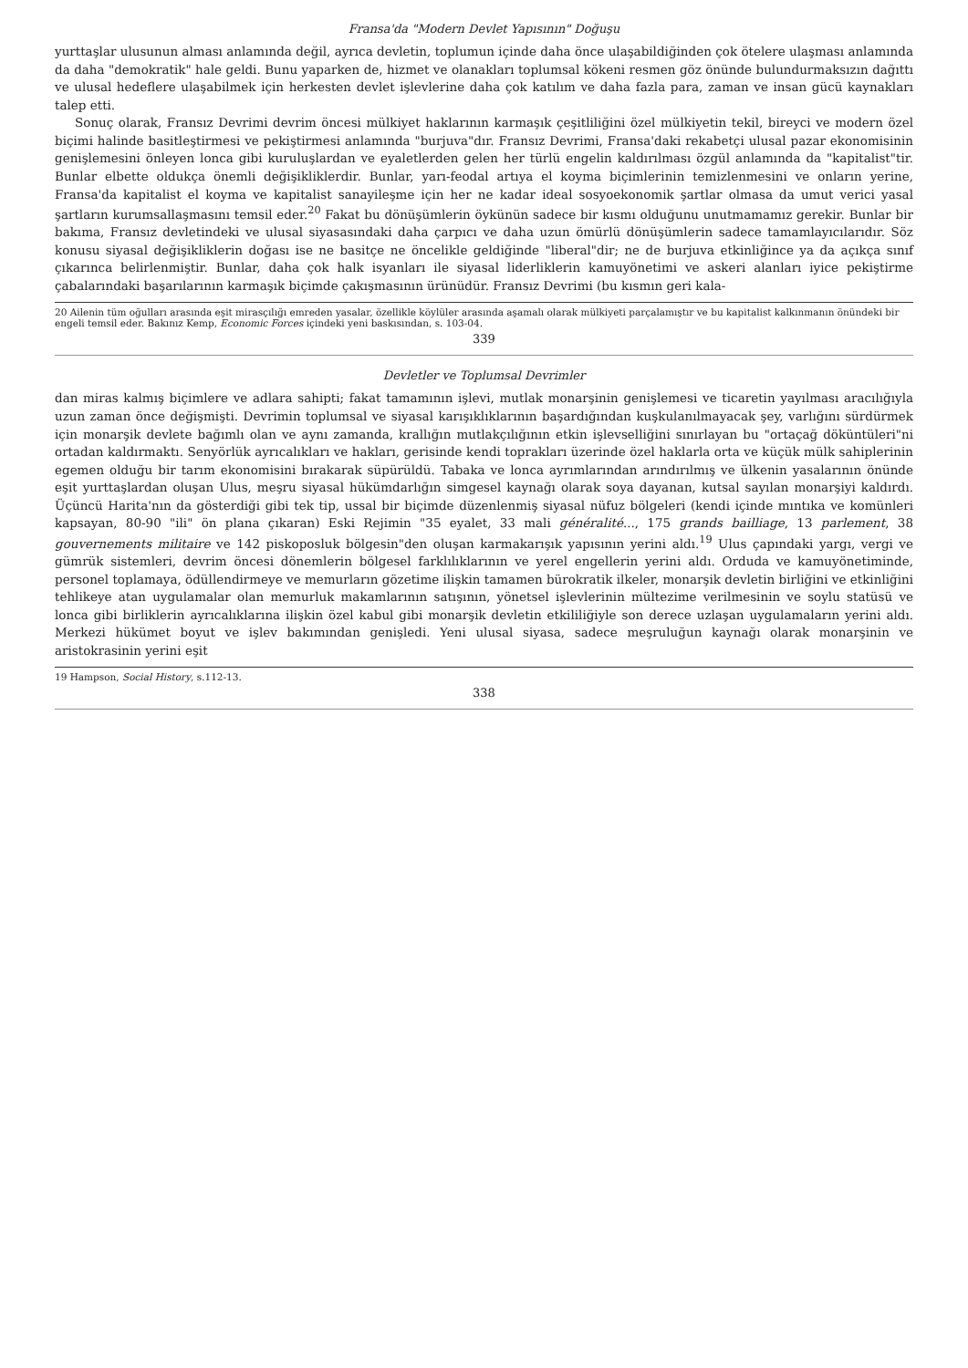Fransa'da "Modern Devlet Yapısının" Doğuşu
yurttaşlar ulusunun alması anlamında değil, ayrıca devletin, toplumun içinde daha önce ulaşabildiğinden çok ötelere ulaşması anlamında da daha "demokratik" hale geldi. Bunu yaparken de, hizmet ve olanakları toplumsal kökeni resmen göz önünde bulundurmaksızın dağıttı ve ulusal hedeflere ulaşabilmek için herkesten devlet işlevlerine daha çok katılım ve daha fazla para, zaman ve insan gücü kaynakları talep etti.
Sonuç olarak, Fransız Devrimi devrim öncesi mülkiyet haklarının karmaşık çeşitliliğini özel mülkiyetin tekil, bireyci ve modern özel biçimi halinde basitleştirmesi ve pekiştirmesi anlamında "burjuva"dır. Fransız Devrimi, Fransa'daki rekabetçi ulusal pazar ekonomisinin genişlemesini önleyen lonca gibi kuruluşlardan ve eyaletlerden gelen her türlü engelin kaldırılması özgül anlamında da "kapitalist"tir. Bunlar elbette oldukça önemli değişikliklerdir. Bunlar, yarı-feodal artıya el koyma biçimlerinin temizlenmesini ve onların yerine, Fransa'da kapitalist el koyma ve kapitalist sanayileşme için her ne kadar ideal sosyoekonomik şartlar olmasa da umut verici yasal şartların kurumsallaşmasını temsil eder.<sup>20</sup> Fakat bu dönüşümlerin öykünün sadece bir kısmı olduğunu unutmamamız gerekir. Bunlar bir bakıma, Fransız devletindeki ve ulusal siyasasındaki daha çarpıcı ve daha uzun ömürlü dönüşümlerin sadece tamamlayıcılarıdır. Söz konusu siyasal değişikliklerin doğası ise ne basitçe ne öncelikle geldiğinde "liberal"dir; ne de burjuva etkinliğince ya da açıkça sınıf çıkarınca belirlenmiştir. Bunlar, daha çok halk isyanları ile siyasal liderliklerin kamuyönetimi ve askeri alanları iyice pekiştirme çabalarındaki başarılarının karmaşık biçimde çakışmasının ürünüdür. Fransız Devrimi (bu kısmın geri kala-
20 Ailenin tüm oğulları arasında eşit mirasçılığı emreden yasalar, özellikle köylüler arasında aşamalı olarak mülkiyeti parçalamıştır ve bu kapitalist kalkınmanın önündeki bir engeli temsil eder. Bakınız Kemp, Economic Forces içindeki yeni baskısından, s. 103-04.
339
Devletler ve Toplumsal Devrimler
dan miras kalmış biçimlere ve adlara sahipti; fakat tamamının işlevi, mutlak monarşinin genişlemesi ve ticaretin yayılması aracılığıyla uzun zaman önce değişmişti. Devrimin toplumsal ve siyasal karışıklıklarının başardığından kuşkulanılmayacak şey, varlığını sürdürmek için monarşik devlete bağımlı olan ve aynı zamanda, krallığın mutlakçılığının etkin işlevselliğini sınırlayan bu "ortaçağ döküntüleri"ni ortadan kaldırmaktı. Senyörlük ayrıcalıkları ve hakları, gerisinde kendi toprakları üzerinde özel haklarla orta ve küçük mülk sahiplerinin egemen olduğu bir tarım ekonomisini bırakarak süpürüldü. Tabaka ve lonca ayrımlarından arındırılmış ve ülkenin yasalarının önünde eşit yurttaşlardan oluşan Ulus, meşru siyasal hükümdarlığın simgesel kaynağı olarak soya dayanan, kutsal sayılan monarşiyi kaldırdı. Üçüncü Harita'nın da gösterdiği gibi tek tip, ussal bir biçimde düzenlenmiş siyasal nüfuz bölgeleri (kendi içinde mıntıka ve komünleri kapsayan, 80-90 "ili" ön plana çıkaran) Eski Rejimin "35 eyalet, 33 mali généralité..., 175 grands bailliage, 13 parlement, 38 gouvernements militaire ve 142 piskoposluk bölgesin"den oluşan karmakarışık yapısının yerini aldı.<sup>19</sup> Ulus çapındaki yargı, vergi ve gümrük sistemleri, devrim öncesi dönemlerin bölgesel farklılıklarının ve yerel engellerin yerini aldı. Orduda ve kamuyönetiminde, personel toplamaya, ödüllendirmeye ve memurların gözetime ilişkin tamamen bürokratik ilkeler, monarşik devletin birliğini ve etkinliğini tehlikeye atan uygulamalar olan memurluk makamlarının satışının, yönetsel işlevlerinin mültezime verilmesinin ve soylu statüsü ve lonca gibi birliklerin ayrıcalıklarına ilişkin özel kabul gibi monarşik devletin etkililiğiyle son derece uzlaşan uygulamaların yerini aldı. Merkezi hükümet boyut ve işlev bakımından genişledi. Yeni ulusal siyasa, sadece meşruluğun kaynağı olarak monarşinin ve aristokrasinin yerini eşit
19 Hampson, Social History, s.112-13.
338